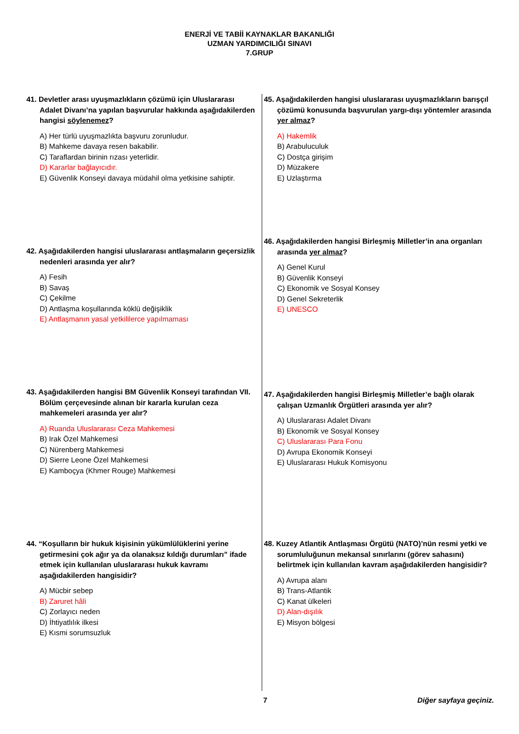ENERJİ VE TABİİ KAYNAKLAR BAKANLIĞI
UZMAN YARDIMCILIĞI SINAVI
7.GRUP
41. Devletler arası uyuşmazlıkların çözümü için Uluslararası Adalet Divanı’na yapılan başvurular hakkında aşağıdakilerden hangisi söylenemez?
A) Her türlü uyuşmazlıkta başvuru zorunludur.
B) Mahkeme davaya resen bakabilir.
C) Taraflardan birinin rızası yeterlidir.
D) Kararlar bağlayıcıdır.
E) Güvenlik Konseyi davaya müdahil olma yetkisine sahiptir.
42. Aşağıdakilerden hangisi uluslararası antlaşmaların geçersizlik nedenleri arasında yer alır?
A) Fesih
B) Savaş
C) Çekilme
D) Antlaşma koşullarında köklü değişiklik
E) Antlaşmanın yasal yetkililerce yapılmaması
43. Aşağıdakilerden hangisi BM Güvenlik Konseyi tarafından VII. Bölüm çerçevesinde alınan bir kararla kurulan ceza mahkemeleri arasında yer alır?
A) Ruanda Uluslararası Ceza Mahkemesi
B) Irak Özel Mahkemesi
C) Nürenberg Mahkemesi
D) Sierre Leone Özel Mahkemesi
E) Kamboçya (Khmer Rouge) Mahkemesi
44. “Koşulların bir hukuk kişisinin yükümlülüklerini yerine getirmesini çok ağır ya da olanaksız kıldığı durumları” ifade etmek için kullanılan uluslararası hukuk kavramı aşağıdakilerden hangisidir?
A) Mücbir sebep
B) Zaruret hâli
C) Zorlayıcı neden
D) İhtiyatlılık ilkesi
E) Kısmi sorumsuzluk
45. Aşağıdakilerden hangisi uluslararası uyuşmazlıkların barışçıl çözümü konusunda başvurulan yargı-dışı yöntemler arasında yer almaz?
A) Hakemlik
B) Arabuluculuk
C) Dostça girişim
D) Müzakere
E) Uzlaştırma
46. Aşağıdakilerden hangisi Birleşmiş Milletler’in ana organları arasında yer almaz?
A) Genel Kurul
B) Güvenlik Konseyi
C) Ekonomik ve Sosyal Konsey
D) Genel Sekreterlik
E) UNESCO
47. Aşağıdakilerden hangisi Birleşmiş Milletler’e bağlı olarak çalışan Uzmanlık Örgütleri arasında yer alır?
A) Uluslararası Adalet Divanı
B) Ekonomik ve Sosyal Konsey
C) Uluslararası Para Fonu
D) Avrupa Ekonomik Konseyi
E) Uluslararası Hukuk Komisyonu
48. Kuzey Atlantik Antlaşması Örgütü (NATO)’nün resmi yetki ve sorumluluğunun mekansal sınırlarını (görev sahasını) belirtmek için kullanılan kavram aşağıdakilerden hangisidir?
A) Avrupa alanı
B) Trans-Atlantik
C) Kanat ülkeleri
D) Alan-dışılık
E) Misyon bölgesi
7 Diğer sayfaya geçiniz.